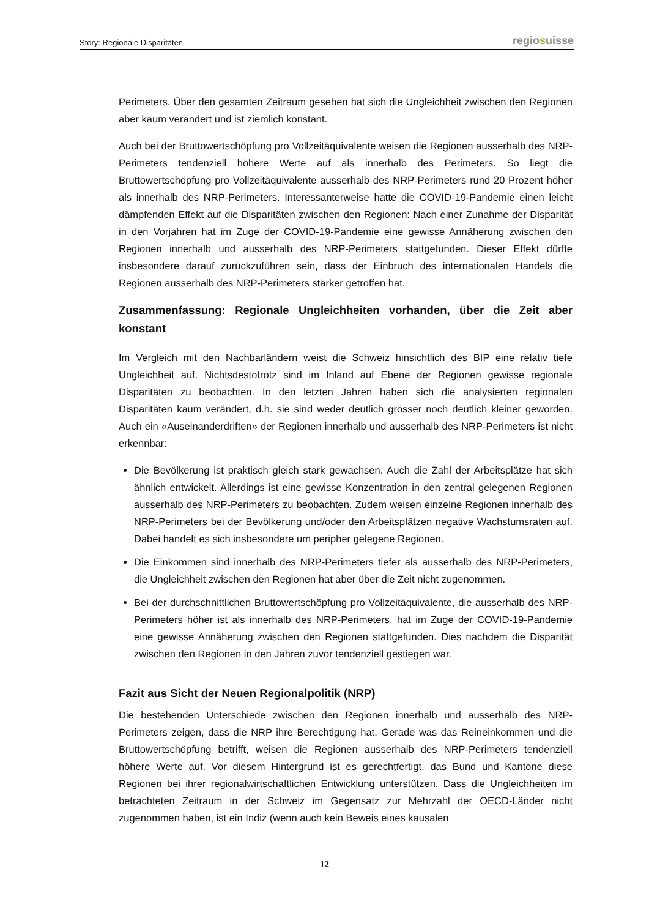Story: Regionale Disparitäten
regiosuisse
Perimeters. Über den gesamten Zeitraum gesehen hat sich die Ungleichheit zwischen den Regionen aber kaum verändert und ist ziemlich konstant.
Auch bei der Bruttowertschöpfung pro Vollzeitäquivalente weisen die Regionen ausserhalb des NRP-Perimeters tendenziell höhere Werte auf als innerhalb des Perimeters. So liegt die Bruttowertschöpfung pro Vollzeitäquivalente ausserhalb des NRP-Perimeters rund 20 Prozent höher als innerhalb des NRP-Perimeters. Interessanterweise hatte die COVID-19-Pandemie einen leicht dämpfenden Effekt auf die Disparitäten zwischen den Regionen: Nach einer Zunahme der Disparität in den Vorjahren hat im Zuge der COVID-19-Pandemie eine gewisse Annäherung zwischen den Regionen innerhalb und ausserhalb des NRP-Perimeters stattgefunden. Dieser Effekt dürfte insbesondere darauf zurückzuführen sein, dass der Einbruch des internationalen Handels die Regionen ausserhalb des NRP-Perimeters stärker getroffen hat.
Zusammenfassung: Regionale Ungleichheiten vorhanden, über die Zeit aber konstant
Im Vergleich mit den Nachbarländern weist die Schweiz hinsichtlich des BIP eine relativ tiefe Ungleichheit auf. Nichtsdestotrotz sind im Inland auf Ebene der Regionen gewisse regionale Disparitäten zu beobachten. In den letzten Jahren haben sich die analysierten regionalen Disparitäten kaum verändert, d.h. sie sind weder deutlich grösser noch deutlich kleiner geworden. Auch ein «Auseinanderdriften» der Regionen innerhalb und ausserhalb des NRP-Perimeters ist nicht erkennbar:
Die Bevölkerung ist praktisch gleich stark gewachsen. Auch die Zahl der Arbeitsplätze hat sich ähnlich entwickelt. Allerdings ist eine gewisse Konzentration in den zentral gelegenen Regionen ausserhalb des NRP-Perimeters zu beobachten. Zudem weisen einzelne Regionen innerhalb des NRP-Perimeters bei der Bevölkerung und/oder den Arbeitsplätzen negative Wachstumsraten auf. Dabei handelt es sich insbesondere um peripher gelegene Regionen.
Die Einkommen sind innerhalb des NRP-Perimeters tiefer als ausserhalb des NRP-Perimeters, die Ungleichheit zwischen den Regionen hat aber über die Zeit nicht zugenommen.
Bei der durchschnittlichen Bruttowertschöpfung pro Vollzeitäquivalente, die ausserhalb des NRP-Perimeters höher ist als innerhalb des NRP-Perimeters, hat im Zuge der COVID-19-Pandemie eine gewisse Annäherung zwischen den Regionen stattgefunden. Dies nachdem die Disparität zwischen den Regionen in den Jahren zuvor tendenziell gestiegen war.
Fazit aus Sicht der Neuen Regionalpolitik (NRP)
Die bestehenden Unterschiede zwischen den Regionen innerhalb und ausserhalb des NRP-Perimeters zeigen, dass die NRP ihre Berechtigung hat. Gerade was das Reineinkommen und die Bruttowertschöpfung betrifft, weisen die Regionen ausserhalb des NRP-Perimeters tendenziell höhere Werte auf. Vor diesem Hintergrund ist es gerechtfertigt, das Bund und Kantone diese Regionen bei ihrer regionalwirtschaftlichen Entwicklung unterstützen. Dass die Ungleichheiten im betrachteten Zeitraum in der Schweiz im Gegensatz zur Mehrzahl der OECD-Länder nicht zugenommen haben, ist ein Indiz (wenn auch kein Beweis eines kausalen
12